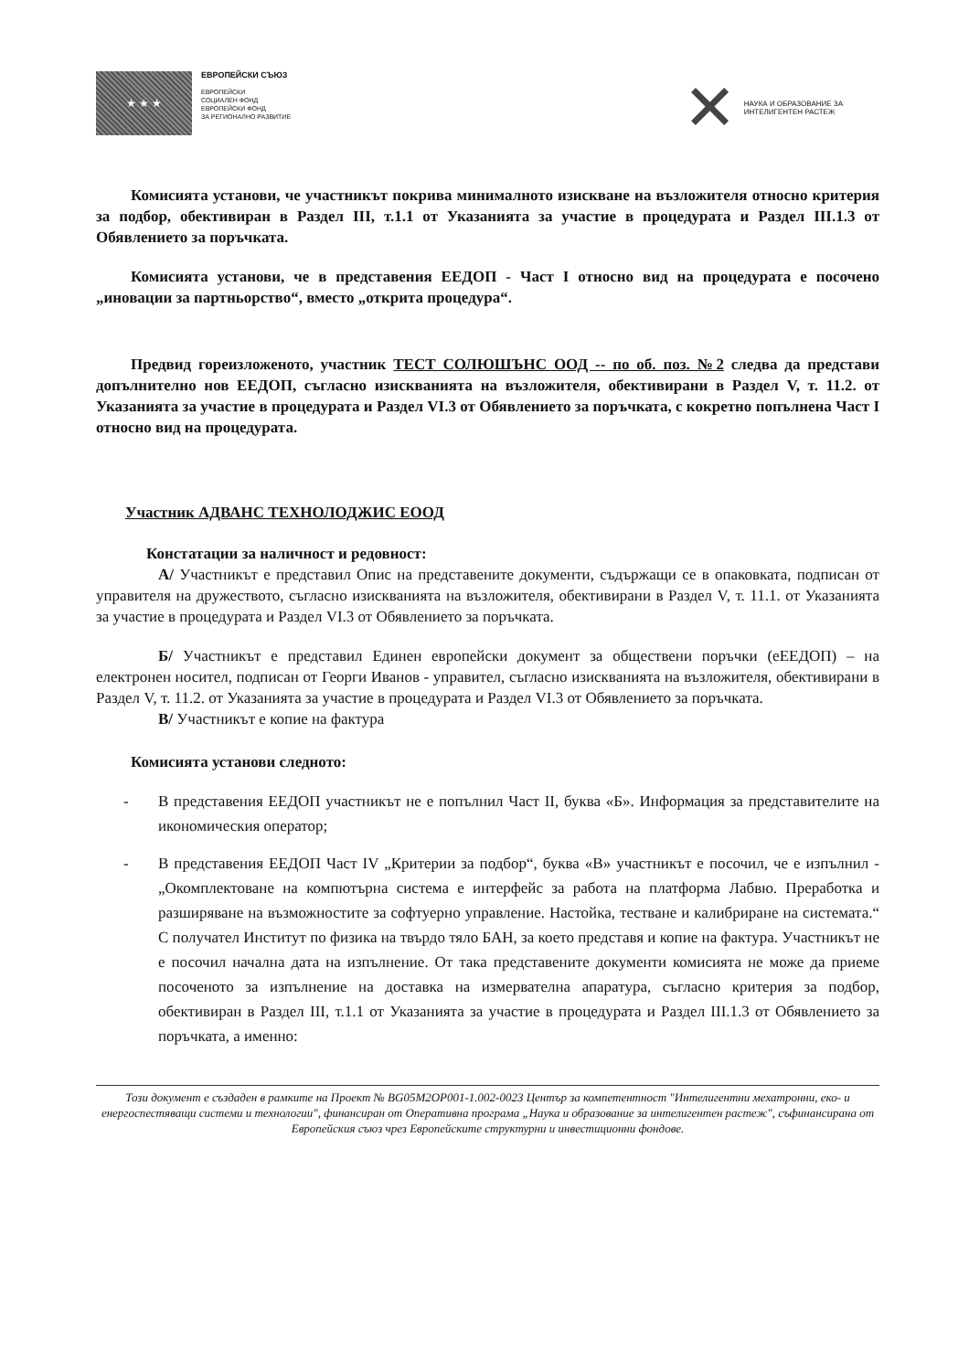★ ★ ★
ЕВРОПЕЙСКИ СЪЮЗ
ЕВРОПЕЙСКИ
СОЦИАЛЕН ФОНД
ЕВРОПЕЙСКИ ФОНД
ЗА РЕГИОНАЛНО РАЗВИТИЕ
✕
НАУКА И ОБРАЗОВАНИЕ ЗА
ИНТЕЛИГЕНТЕН РАСТЕЖ
Комисията установи, че участникът покрива минималното изискване на възложителя относно критерия за подбор, обективиран в Раздел III, т.1.1 от Указанията за участие в процедурата и Раздел III.1.3 от Обявлението за поръчката.
Комисията установи, че в представения ЕЕДОП - Част I относно вид на процедурата е посочено „иновации за партньорство“, вместо „открита процедура“.
Предвид гореизложеното, участник ТЕСТ СОЛЮШЪНС ООД -- по об. поз. №2 следва да представи допълнително нов ЕЕДОП, съгласно изискванията на възложителя, обективирани в Раздел V, т. 11.2. от Указанията за участие в процедурата и Раздел VI.3 от Обявлението за поръчката, с кокретно попълнена Част I относно вид на процедурата.
Участник АДВАНС ТЕХНОЛОДЖИС ЕООД
Констатации за наличност и редовност:
А/ Участникът е представил Опис на представените документи, съдържащи се в опаковката, подписан от управителя на дружеството, съгласно изискванията на възложителя, обективирани в Раздел V, т. 11.1. от Указанията за участие в процедурата и Раздел VI.3 от Обявлението за поръчката.
Б/ Участникът е представил Единен европейски документ за обществени поръчки (еЕЕДОП) – на електронен носител, подписан от Георги Иванов - управител, съгласно изискванията на възложителя, обективирани в Раздел V, т. 11.2. от Указанията за участие в процедурата и Раздел VI.3 от Обявлението за поръчката.
В/ Участникът е копие на фактура
Комисията установи следното:
- В представения ЕЕДОП участникът не е попълнил Част II, буква «Б». Информация за представителите на икономическия оператор;
- В представения ЕЕДОП Част IV „Критерии за подбор“, буква «В» участникът е посочил, че е изпълнил - „Окомплектоване на компютърна система е интерфейс за работа на платформа Лабвю. Преработка и разширяване на възможностите за софтуерно управление. Настойка, тестване и калибриране на системата.“ С получател Институт по физика на твърдо тяло БАН, за което представя и копие на фактура. Участникът не е посочил начална дата на изпълнение. От така представените документи комисията не може да приеме посоченото за изпълнение на доставка на измервателна апаратура, съгласно критерия за подбор, обективиран в Раздел III, т.1.1 от Указанията за участие в процедурата и Раздел III.1.3 от Обявлението за поръчката, а именно:
Този документ е създаден в рамките на Проект № BG05M2OP001-1.002-0023 Център за компетентност "Интелигентни мехатронни, еко- и енергоспестяващи системи и технологии", финансиран от Оперативна програма „Наука и образование за интелигентен растеж", съфинансирана от Европейския съюз чрез Европейските структурни и инвестиционни фондове.